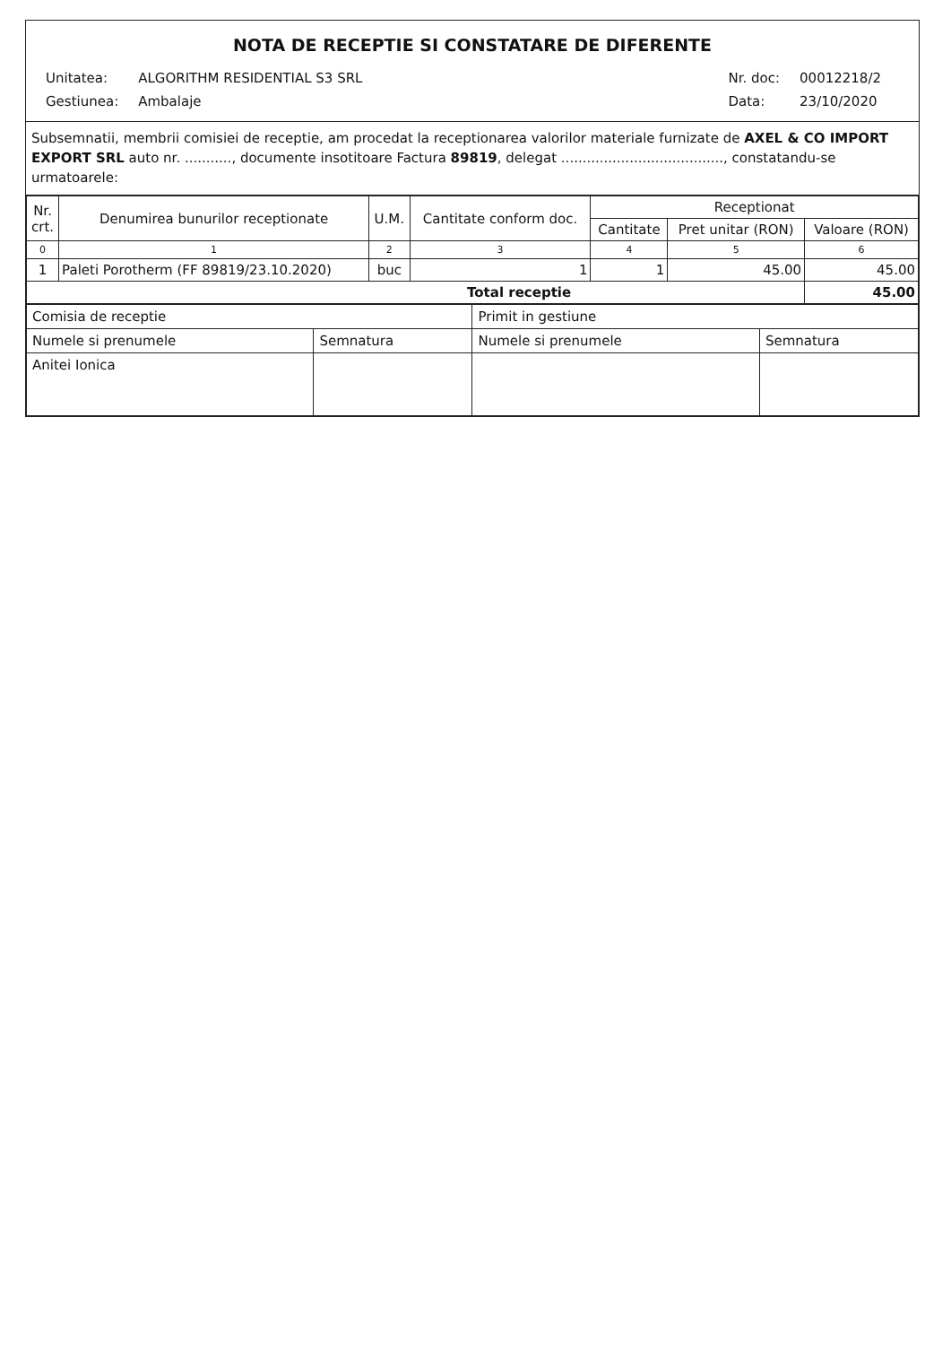NOTA DE RECEPTIE SI CONSTATARE DE DIFERENTE
| Unitatea: | ALGORITHM RESIDENTIAL S3 SRL |
| Gestiunea: | Ambalaje |
| Nr. doc: | 00012218/2 |
| Data: | 23/10/2020 |
Subsemnatii, membrii comisiei de receptie, am procedat la receptionarea valorilor materiale furnizate de AXEL & CO IMPORT EXPORT SRL auto nr. ..........., documente insotitoare Factura 89819, delegat ......................................, constatandu-se urmatoarele:
| Nr. crt. | Denumirea bunurilor receptionate | U.M. | Cantitate conform doc. | Receptionat | | |
| --- | --- | --- | --- | --- | --- | --- |
| | | | | Cantitate | Pret unitar (RON) | Valoare (RON) |
| 0 | 1 | 2 | 3 | 4 | 5 | 6 |
| 1 | Paleti Porotherm (FF 89819/23.10.2020) | buc | 1 | 1 | 45.00 | 45.00 |
| Total receptie | | | | | | 45.00 |
| Comisia de receptie | | Primit in gestiune | |
| Numele si prenumele | Semnatura | Numele si prenumele | Semnatura |
| Anitei Ionica | | | |